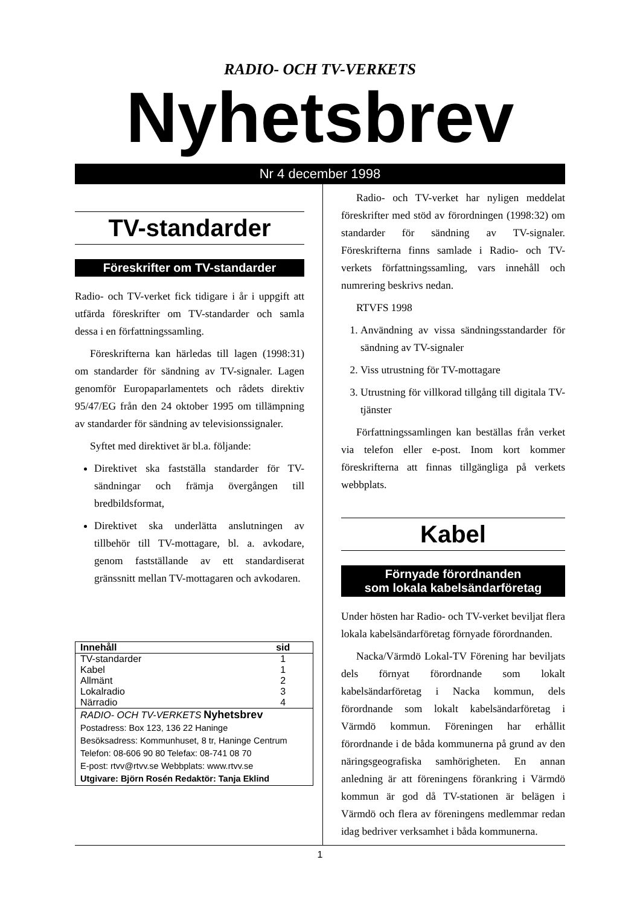RADIO- OCH TV-VERKETS
Nyhetsbrev
Nr 4 december 1998
TV-standarder
Föreskrifter om TV-standarder
Radio- och TV-verket fick tidigare i år i uppgift att utfärda föreskrifter om TV-standarder och samla dessa i en författningssamling.
Föreskrifterna kan härledas till lagen (1998:31) om standarder för sändning av TV-signaler. Lagen genomför Europaparlamentets och rådets direktiv 95/47/EG från den 24 oktober 1995 om tillämpning av standarder för sändning av televisionssignaler.
Syftet med direktivet är bl.a. följande:
Direktivet ska fastställa standarder för TV-sändningar och främja övergången till bredbildsformat,
Direktivet ska underlätta anslutningen av tillbehör till TV-mottagare, bl. a. avkodare, genom fastställande av ett standardiserat gränssnitt mellan TV-mottagaren och avkodaren.
| Innehåll | sid |
| --- | --- |
| TV-standarder | 1 |
| Kabel | 1 |
| Allmänt | 2 |
| Lokalradio | 3 |
| Närradio | 4 |
| RADIO- OCH TV-VERKETS Nyhetsbrev Postadress: Box 123, 136 22 Haninge Besöksadress: Kommunhuset, 8 tr, Haninge Centrum Telefon: 08-606 90 80 Telefax: 08-741 08 70 E-post: rtvv@rtvv.se Webbplats: www.rtvv.se Utgivare: Björn Rosén Redaktör: Tanja Eklind | |
Radio- och TV-verket har nyligen meddelat föreskrifter med stöd av förordningen (1998:32) om standarder för sändning av TV-signaler. Föreskrifterna finns samlade i Radio- och TV-verkets författningssamling, vars innehåll och numrering beskrivs nedan.
RTVFS 1998
1. Användning av vissa sändningsstandarder för sändning av TV-signaler
2. Viss utrustning för TV-mottagare
3. Utrustning för villkorad tillgång till digitala TV-tjänster
Författningssamlingen kan beställas från verket via telefon eller e-post. Inom kort kommer föreskrifterna att finnas tillgängliga på verkets webbplats.
Kabel
Förnyade förordnanden
som lokala kabelsändarföretag
Under hösten har Radio- och TV-verket beviljat flera lokala kabelsändarföretag förnyade förordnanden.
Nacka/Värmdö Lokal-TV Förening har beviljats dels förnyat förordnande som lokalt kabelsändarföretag i Nacka kommun, dels förordnande som lokalt kabelsändarföretag i Värmdö kommun. Föreningen har erhållit förordnande i de båda kommunerna på grund av den näringsgeografiska samhörigheten. En annan anledning är att föreningens förankring i Värmdö kommun är god då TV-stationen är belägen i Värmdö och flera av föreningens medlemmar redan idag bedriver verksamhet i båda kommunerna.
1